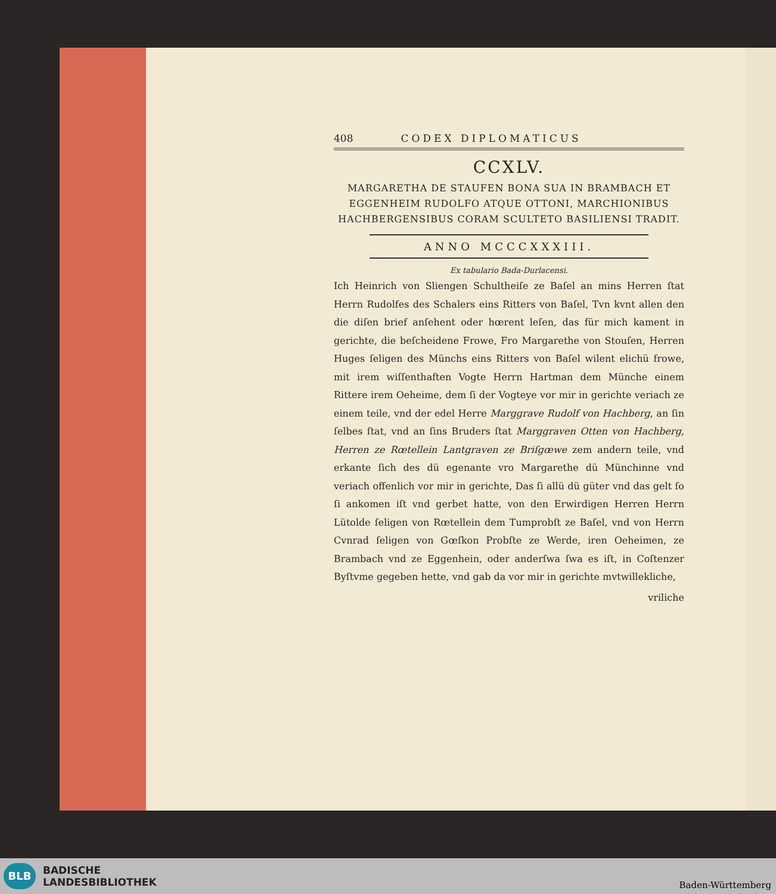408 CODEX DIPLOMATICUS
CCXLV.
MARGARETHA DE STAUFEN BONA SUA IN BRAMBACH ET EGGENHEIM RUDOLFO ATQUE OTTONI, MARCHIONIBUS HACHBERGENSIBUS CORAM SCULTETO BASILIENSI TRADIT.
ANNO MCCCXXXIII.
Ex tabulario Bada-Durlacensi.
Ich Heinrich von Sliengen Schultheiſe ze Baſel an mins Herren ſtat Herrn Rudolfes des Schalers eins Ritters von Baſel, Tvn kvnt allen den die diſen brief anſehent oder hœrent leſen, das für mich kament in gerichte, die beſcheidene Frowe, Fro Margarethe von Stouſen, Herren Huges ſeligen des Münchs eins Ritters von Baſel wilent elichü frowe, mit irem wiſſenthaften Vogte Herrn Hartman dem Münche einem Rittere irem Oeheime, dem ſi der Vogteye vor mir in gerichte veriach ze einem teile, vnd der edel Herre Marggrave Rudolf von Hachberg, an ſin ſelbes ſtat, vnd an ſins Bruders ſtat Marggraven Otten von Hachberg, Herren ze Rœtellein Lantgraven ze Briſgœwe zem andern teile, vnd erkante ſich des dü egenante vro Margarethe dü Münchinne vnd veriach offenlich vor mir in gerichte, Das ſi allü dü güter vnd das gelt ſo ſi ankomen iſt vnd gerbet hatte, von den Erwirdigen Herren Herrn Lütolde ſeligen von Rœtellein dem Tumprobſt ze Baſel, vnd von Herrn Cvnrad ſeligen von Gœſkon Probſte ze Werde, iren Oeheimen, ze Brambach vnd ze Eggenhein, oder anderſwa ſwa es iſt, in Coſtenzer Byſtvme gegeben hette, vnd gab da vor mir in gerichte mvtwillekliche,
vriliche
BLB
BADISCHE
LANDESBIBLIOTHEK
Baden-Württemberg